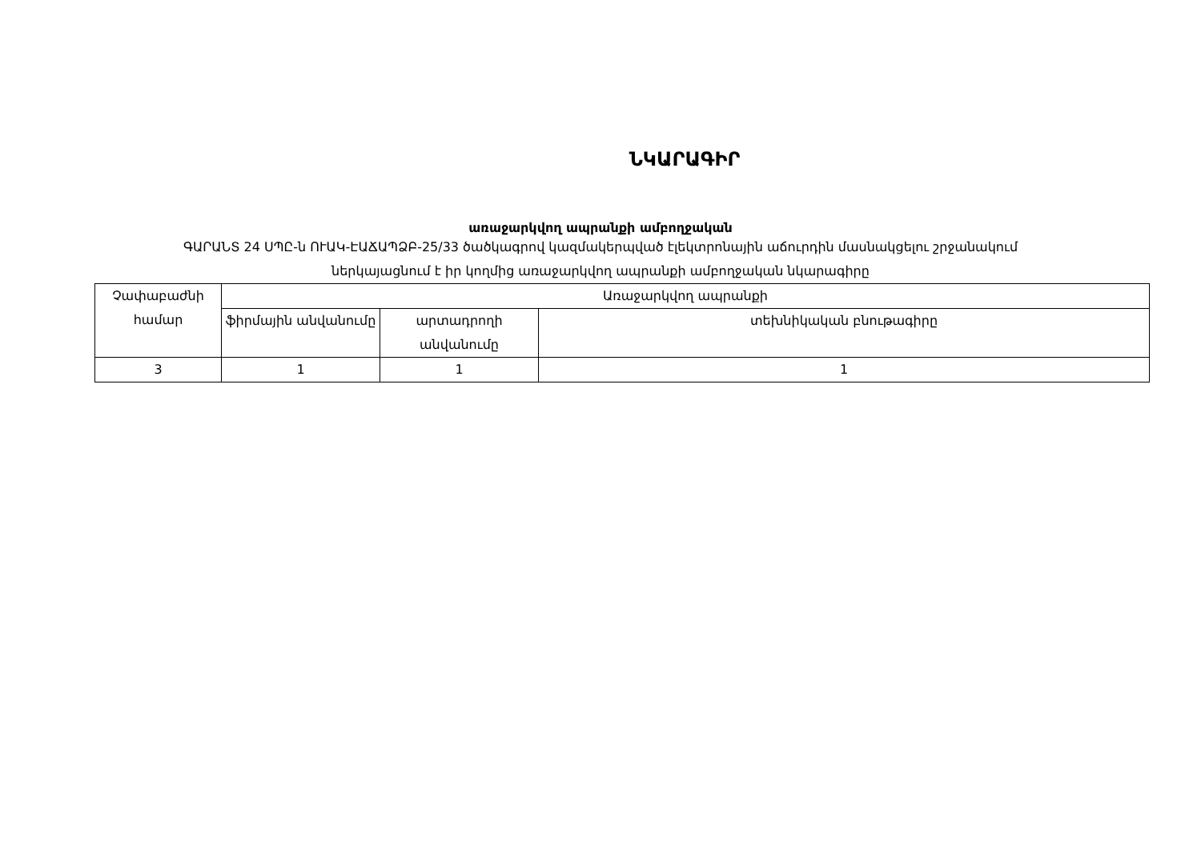ՆԿԱՐԱԳԻՐ
առաջարկվող ապրանքի ամբողջական
ԳԱՐԱՆՏ 24 ՍՊԸ-ն ՈՒԱԿ-ԷԱՃԱՊՁԲ-25/33 ծածկագրով կազմակերպված էլեկտրոնային աճուրդին մասնակցելու շրջանակում
ներկայացնում է իր կողմից առաջարկվող ապրանքի ամբողջական նկարագիրը
| Չափաբաժնի համար | Առաջարկվող ապրանքի | | |
| | ֆիրմային անվանումը | արտադրողի անվանումը | տեխնիկական բնութագիրը |
| 3 | 1 | 1 | 1 |